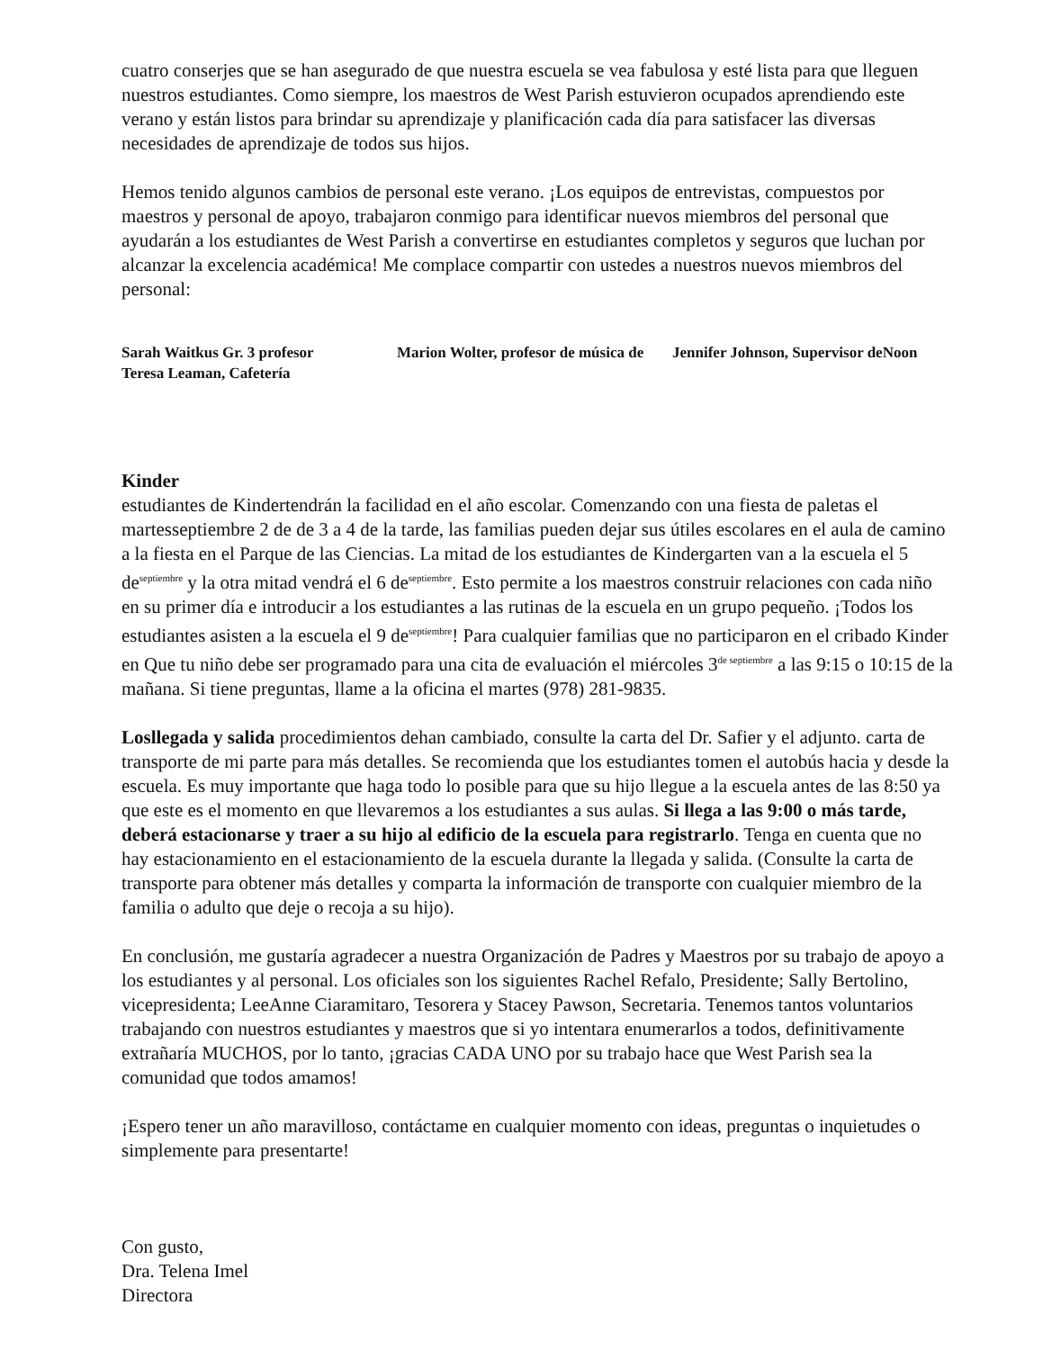cuatro conserjes que se han asegurado de que nuestra escuela se vea fabulosa y esté lista para que lleguen nuestros estudiantes. Como siempre, los maestros de West Parish estuvieron ocupados aprendiendo este verano y están listos para brindar su aprendizaje y planificación cada día para satisfacer las diversas necesidades de aprendizaje de todos sus hijos.
Hemos tenido algunos cambios de personal este verano. ¡Los equipos de entrevistas, compuestos por maestros y personal de apoyo, trabajaron conmigo para identificar nuevos miembros del personal que ayudarán a los estudiantes de West Parish a convertirse en estudiantes completos y seguros que luchan por alcanzar la excelencia académica! Me complace compartir con ustedes a nuestros nuevos miembros del personal:
Sarah Waitkus Gr. 3 profesor
Teresa Leaman, Cafetería
Marion Wolter, profesor de música de
Jennifer Johnson, Supervisor deNoon
Kinder
estudiantes de Kindertendrán la facilidad en el año escolar. Comenzando con una fiesta de paletas el martesseptiembre 2 de de 3 a 4 de la tarde, las familias pueden dejar sus útiles escolares en el aula de camino a la fiesta en el Parque de las Ciencias. La mitad de los estudiantes de Kindergarten van a la escuela el 5 de<sup>septiembre</sup> y la otra mitad vendrá el 6 de<sup>septiembre</sup>. Esto permite a los maestros construir relaciones con cada niño en su primer día e introducir a los estudiantes a las rutinas de la escuela en un grupo pequeño. ¡Todos los estudiantes asisten a la escuela el 9 de<sup>septiembre</sup>! Para cualquier familias que no participaron en el cribado Kinder en Que tu niño debe ser programado para una cita de evaluación el miércoles 3<sup>de septiembre</sup> a las 9:15 o 10:15 de la mañana. Si tiene preguntas, llame a la oficina el martes (978) 281-9835.
Losllegada y salida procedimientos dehan cambiado, consulte la carta del Dr. Safier y el adjunto. carta de transporte de mi parte para más detalles. Se recomienda que los estudiantes tomen el autobús hacia y desde la escuela. Es muy importante que haga todo lo posible para que su hijo llegue a la escuela antes de las 8:50 ya que este es el momento en que llevaremos a los estudiantes a sus aulas. Si llega a las 9:00 o más tarde, deberá estacionarse y traer a su hijo al edificio de la escuela para registrarlo. Tenga en cuenta que no hay estacionamiento en el estacionamiento de la escuela durante la llegada y salida. (Consulte la carta de transporte para obtener más detalles y comparta la información de transporte con cualquier miembro de la familia o adulto que deje o recoja a su hijo).
En conclusión, me gustaría agradecer a nuestra Organización de Padres y Maestros por su trabajo de apoyo a los estudiantes y al personal. Los oficiales son los siguientes Rachel Refalo, Presidente; Sally Bertolino, vicepresidenta; LeeAnne Ciaramitaro, Tesorera y Stacey Pawson, Secretaria. Tenemos tantos voluntarios trabajando con nuestros estudiantes y maestros que si yo intentara enumerarlos a todos, definitivamente extrañaría MUCHOS, por lo tanto, ¡gracias CADA UNO por su trabajo hace que West Parish sea la comunidad que todos amamos!
¡Espero tener un año maravilloso, contáctame en cualquier momento con ideas, preguntas o inquietudes o simplemente para presentarte!
Con gusto,
Dra. Telena Imel
Directora